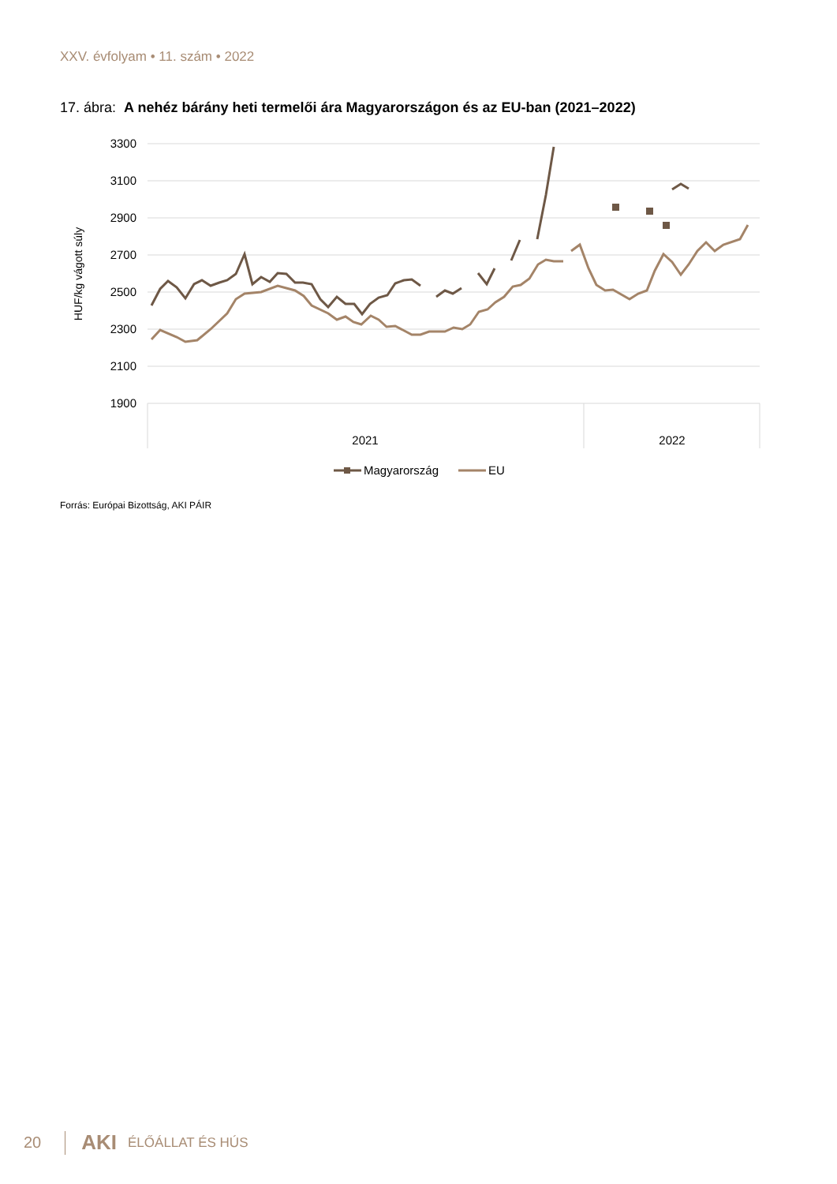XXV. évfolyam • 11. szám • 2022
17. ábra: A nehéz bárány heti termelői ára Magyarországon és az EU-ban (2021–2022)
3300
3100
2900
2700
2500
2300
2100
1900
2021
2022
HUF/kg vágott súly
Magyarország
EU
Forrás: Európai Bizottság, AKI PÁIR
20 AKI ÉLŐÁLLAT ÉS HÚS